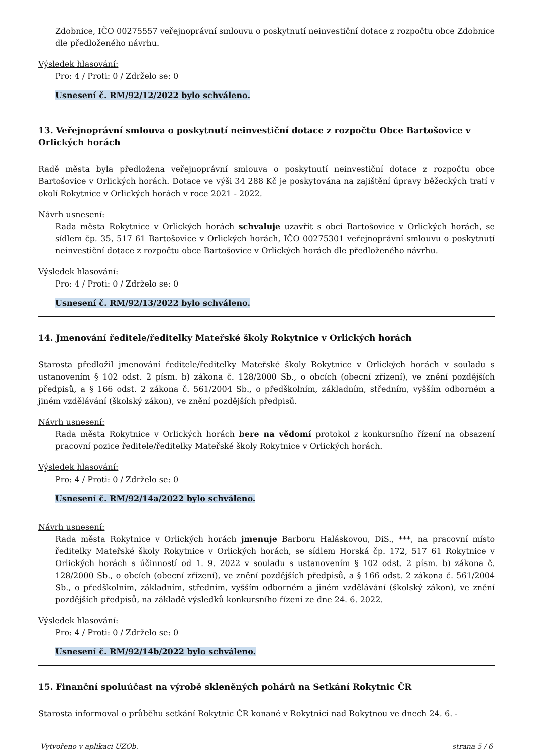Zdobnice, IČO 00275557 veřejnoprávní smlouvu o poskytnutí neinvestiční dotace z rozpočtu obce Zdobnice dle předloženého návrhu.
Výsledek hlasování:
Pro: 4 / Proti: 0 / Zdrželo se: 0
Usnesení č. RM/92/12/2022 bylo schváleno.
13. Veřejnoprávní smlouva o poskytnutí neinvestiční dotace z rozpočtu Obce Bartošovice v Orlických horách
Radě města byla předložena veřejnoprávní smlouva o poskytnutí neinvestiční dotace z rozpočtu obce Bartošovice v Orlických horách. Dotace ve výši 34 288 Kč je poskytována na zajištění úpravy běžeckých tratí v okolí Rokytnice v Orlických horách v roce 2021 - 2022.
Návrh usnesení:
Rada města Rokytnice v Orlických horách schvaluje uzavřít s obcí Bartošovice v Orlických horách, se sídlem čp. 35, 517 61 Bartošovice v Orlických horách, IČO 00275301 veřejnoprávní smlouvu o poskytnutí neinvestiční dotace z rozpočtu obce Bartošovice v Orlických horách dle předloženého návrhu.
Výsledek hlasování:
Pro: 4 / Proti: 0 / Zdrželo se: 0
Usnesení č. RM/92/13/2022 bylo schváleno.
14. Jmenování ředitele/ředitelky Mateřské školy Rokytnice v Orlických horách
Starosta předložil jmenování ředitele/ředitelky Mateřské školy Rokytnice v Orlických horách v souladu s ustanovením § 102 odst. 2 písm. b) zákona č. 128/2000 Sb., o obcích (obecní zřízení), ve znění pozdějších předpisů, a § 166 odst. 2 zákona č. 561/2004 Sb., o předškolním, základním, středním, vyšším odborném a jiném vzdělávání (školský zákon), ve znění pozdějších předpisů.
Návrh usnesení:
Rada města Rokytnice v Orlických horách bere na vědomí protokol z konkursního řízení na obsazení pracovní pozice ředitele/ředitelky Mateřské školy Rokytnice v Orlických horách.
Výsledek hlasování:
Pro: 4 / Proti: 0 / Zdrželo se: 0
Usnesení č. RM/92/14a/2022 bylo schváleno.
Návrh usnesení:
Rada města Rokytnice v Orlických horách jmenuje Barboru Haláskovou, DiS., ***, na pracovní místo ředitelky Mateřské školy Rokytnice v Orlických horách, se sídlem Horská čp. 172, 517 61 Rokytnice v Orlických horách s účinností od 1. 9. 2022 v souladu s ustanovením § 102 odst. 2 písm. b) zákona č. 128/2000 Sb., o obcích (obecní zřízení), ve znění pozdějších předpisů, a § 166 odst. 2 zákona č. 561/2004 Sb., o předškolním, základním, středním, vyšším odborném a jiném vzdělávání (školský zákon), ve znění pozdějších předpisů, na základě výsledků konkursního řízení ze dne 24. 6. 2022.
Výsledek hlasování:
Pro: 4 / Proti: 0 / Zdrželo se: 0
Usnesení č. RM/92/14b/2022 bylo schváleno.
15. Finanční spoluúčast na výrobě skleněných pohárů na Setkání Rokytnic ČR
Starosta informoval o průběhu setkání Rokytnic ČR konané v Rokytnici nad Rokytnou ve dnech 24. 6. -
Vytvořeno v aplikaci UZOb. strana 5 / 6